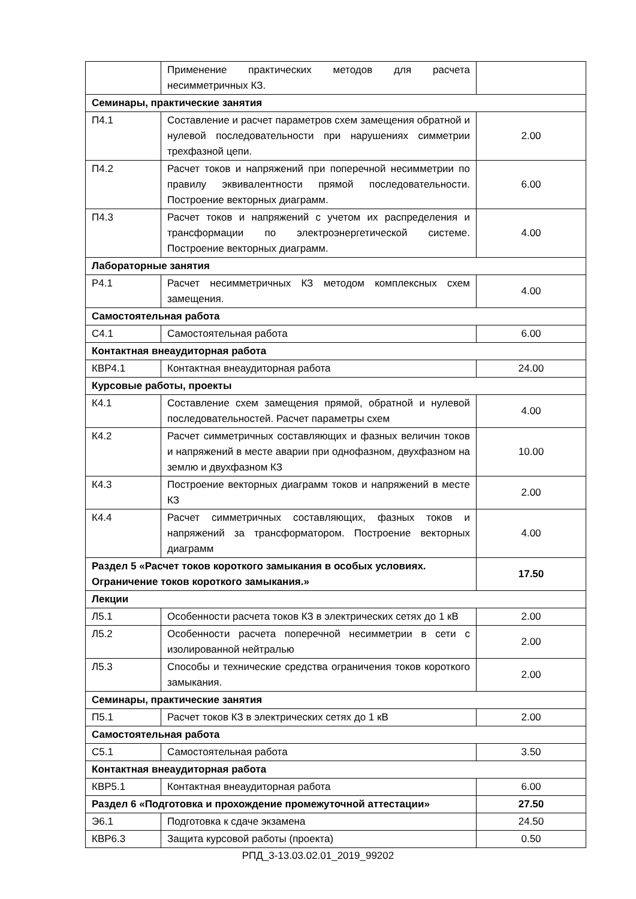| | Применение практических методов для расчета несимметричных КЗ. | |
| Семинары, практические занятия | | |
| П4.1 | Составление и расчет параметров схем замещения обратной и нулевой последовательности при нарушениях симметрии трехфазной цепи. | 2.00 |
| П4.2 | Расчет токов и напряжений при поперечной несимметрии по правилу эквивалентности прямой последовательности. Построение векторных диаграмм. | 6.00 |
| П4.3 | Расчет токов и напряжений с учетом их распределения и трансформации по электроэнергетической системе. Построение векторных диаграмм. | 4.00 |
| Лабораторные занятия | | |
| Р4.1 | Расчет несимметричных КЗ методом комплексных схем замещения. | 4.00 |
| Самостоятельная работа | | |
| С4.1 | Самостоятельная работа | 6.00 |
| Контактная внеаудиторная работа | | |
| КВР4.1 | Контактная внеаудиторная работа | 24.00 |
| Курсовые работы, проекты | | |
| К4.1 | Составление схем замещения прямой, обратной и нулевой последовательностей. Расчет параметры схем | 4.00 |
| К4.2 | Расчет симметричных составляющих и фазных величин токов и напряжений в месте аварии при однофазном, двухфазном на землю и двухфазном КЗ | 10.00 |
| К4.3 | Построение векторных диаграмм токов и напряжений в месте КЗ | 2.00 |
| К4.4 | Расчет симметричных составляющих, фазных токов и напряжений за трансформатором. Построение векторных диаграмм | 4.00 |
| Раздел 5 «Расчет токов короткого замыкания в особых условиях. Ограничение токов короткого замыкания.» | | 17.50 |
| Лекции | | |
| Л5.1 | Особенности расчета токов КЗ в электрических сетях до 1 кВ | 2.00 |
| Л5.2 | Особенности расчета поперечной несимметрии в сети с изолированной нейтралью | 2.00 |
| Л5.3 | Способы и технические средства ограничения токов короткого замыкания. | 2.00 |
| Семинары, практические занятия | | |
| П5.1 | Расчет токов КЗ в электрических сетях до 1 кВ | 2.00 |
| Самостоятельная работа | | |
| С5.1 | Самостоятельная работа | 3.50 |
| Контактная внеаудиторная работа | | |
| КВР5.1 | Контактная внеаудиторная работа | 6.00 |
| Раздел 6 «Подготовка и прохождение промежуточной аттестации» | | 27.50 |
| Э6.1 | Подготовка к сдаче экзамена | 24.50 |
| КВР6.3 | Защита курсовой работы (проекта) | 0.50 |
РПД_3-13.03.02.01_2019_99202